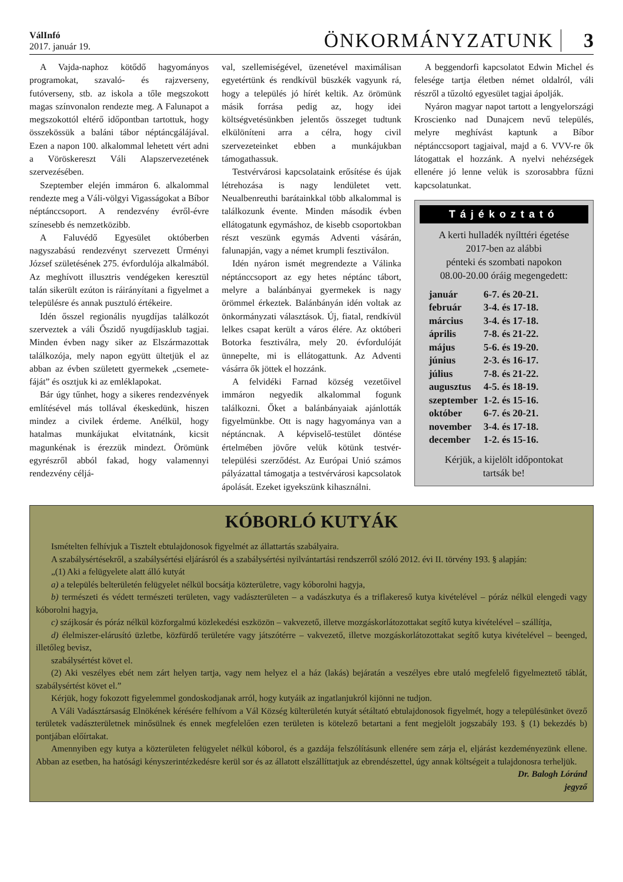VálInfó
2017. január 19.
ÖNKORMÁNYZATUNK
3
A Vajda-naphoz kötődő hagyományos programokat, szavaló- és rajzverseny, futóverseny, stb. az iskola a tőle megszokott magas színvonalon rendezte meg. A Falunapot a megszokottól eltérő időpontban tartottuk, hogy összekössük a baláni tábor néptáncgálájával. Ezen a napon 100. alkalommal lehetett vért adni a Vöröskereszt Váli Alapszervezetének szervezésében.
Szeptember elején immáron 6. alkalommal rendezte meg a Váli-völgyi Vigasságokat a Bíbor néptánccsoport. A rendezvény évről-évre színesebb és nemzetközibb.
A Faluvédő Egyesület októberben nagyszabású rendezvényt szervezett Ürményi József születésének 275. évfordulója alkalmából. Az meghívott illusztris vendégeken keresztül talán sikerült ezúton is ráirányítani a figyelmet a településre és annak pusztuló értékeire.
Idén ősszel regionális nyugdíjas találkozót szerveztek a váli Őszidő nyugdíjasklub tagjai. Minden évben nagy siker az Elszármazottak találkozója, mely napon együtt ültetjük el az abban az évben született gyermekek „csemete-fáját” és osztjuk ki az emléklapokat.
Bár úgy tűnhet, hogy a sikeres rendezvények említésével más tollával ékeskedünk, hiszen mindez a civilek érdeme. Anélkül, hogy hatalmas munkájukat elvitatnánk, kicsit magunkénak is érezzük mindezt. Örömünk egyrészről abból fakad, hogy valamennyi rendezvény céljá-
val, szellemiségével, üzenetével maximálisan egyetértünk és rendkívül büszkék vagyunk rá, hogy a település jó hírét keltik. Az örömünk másik forrása pedig az, hogy idei költségvetésünkben jelentős összeget tudtunk elkülöníteni arra a célra, hogy civil szervezeteinket ebben a munkájukban támogathassuk.
Testvérvárosi kapcsolataink erősítése és újak létrehozása is nagy lendületet vett. Neualbenreuthi barátainkkal több alkalommal is találkozunk évente. Minden második évben ellátogatunk egymáshoz, de kisebb csoportokban részt veszünk egymás Adventi vásárán, falunapján, vagy a német krumpli fesztiválon.
Idén nyáron ismét megrendezte a Válinka néptánccsoport az egy hetes néptánc tábort, melyre a balánbányai gyermekek is nagy örömmel érkeztek. Balánbányán idén voltak az önkormányzati választások. Új, fiatal, rendkívül lelkes csapat került a város élére. Az októberi Botorka fesztiválra, mely 20. évfordulóját ünnepelte, mi is ellátogattunk. Az Adventi vásárra ők jöttek el hozzánk.
A felvidéki Farnad község vezetőivel immáron negyedik alkalommal fogunk találkozni. Őket a balánbányaiak ajánlották figyelmünkbe. Ott is nagy hagyománya van a néptáncnak. A képviselő-testület döntése értelmében jövőre velük kötünk testvér-települési szerződést. Az Európai Unió számos pályázattal támogatja a testvérvárosi kapcsolatok ápolását. Ezeket igyekszünk kihasználni.
A beggendorfi kapcsolatot Edwin Michel és felesége tartja életben német oldalról, váli részről a tűzoltó egyesület tagjai ápolják.
Nyáron magyar napot tartott a lengyelországi Kroscienko nad Dunajcem nevű település, melyre meghívást kaptunk a Bíbor néptánccsoport tagjaival, majd a 6. VVV-re ők látogattak el hozzánk. A nyelvi nehézségek ellenére jó lenne velük is szorosabbra fűzni kapcsolatunkat.
Tájékoztató
A kerti hulladék nyílttéri égetése
2017-ben az alábbi
pénteki és szombati napokon
08.00-20.00 óráig megengedett:
| január | 6-7. és 20-21. |
| február | 3-4. és 17-18. |
| március | 3-4. és 17-18. |
| április | 7-8. és 21-22. |
| május | 5-6. és 19-20. |
| június | 2-3. és 16-17. |
| július | 7-8. és 21-22. |
| augusztus | 4-5. és 18-19. |
| szeptember | 1-2. és 15-16. |
| október | 6-7. és 20-21. |
| november | 3-4. és 17-18. |
| december | 1-2. és 15-16. |
Kérjük, a kijelölt időpontokat
tartsák be!
KÓBORLÓ KUTYÁK
Ismételten felhívjuk a Tisztelt ebtulajdonosok figyelmét az állattartás szabályaira.
A szabálysértésekről, a szabálysértési eljárásról és a szabálysértési nyilvántartási rendszerről szóló 2012. évi II. törvény 193. § alapján:
„(1) Aki a felügyelete alatt álló kutyát
a) a település belterületén felügyelet nélkül bocsátja közterületre, vagy kóborolni hagyja,
b) természeti és védett természeti területen, vagy vadászterületen – a vadászkutya és a triflakereső kutya kivételével – póráz nélkül elengedi vagy kóborolni hagyja,
c) szájkosár és póráz nélkül közforgalmú közlekedési eszközön – vakvezető, illetve mozgáskorlátozottakat segítő kutya kivételével – szállítja,
d) élelmiszer-elárusító üzletbe, közfürdő területére vagy játszótérre – vakvezető, illetve mozgáskorlátozottakat segítő kutya kivételével – beenged, illetőleg bevisz,
szabálysértést követ el.
(2) Aki veszélyes ebét nem zárt helyen tartja, vagy nem helyez el a ház (lakás) bejáratán a veszélyes ebre utaló megfelelő figyelmeztető táblát, szabálysértést követ el.”
Kérjük, hogy fokozott figyelemmel gondoskodjanak arról, hogy kutyáik az ingatlanjukról kijönni ne tudjon.
A Váli Vadásztársaság Elnökének kérésére felhívom a Vál Község külterületén kutyát sétáltató ebtulajdonosok figyelmét, hogy a településünket övező területek vadászterületnek minősülnek és ennek megfelelően ezen területen is kötelező betartani a fent megjelölt jogszabály 193. § (1) bekezdés b) pontjában előírtakat.
Amennyiben egy kutya a közterületen felügyelet nélkül kóborol, és a gazdája felszólításunk ellenére sem zárja el, eljárást kezdeményezünk ellene. Abban az esetben, ha hatósági kényszerintézkedésre kerül sor és az állatott elszállíttatjuk az ebrendészettel, úgy annak költségeit a tulajdonosra terheljük.
Dr. Balogh Lóránd
jegyző